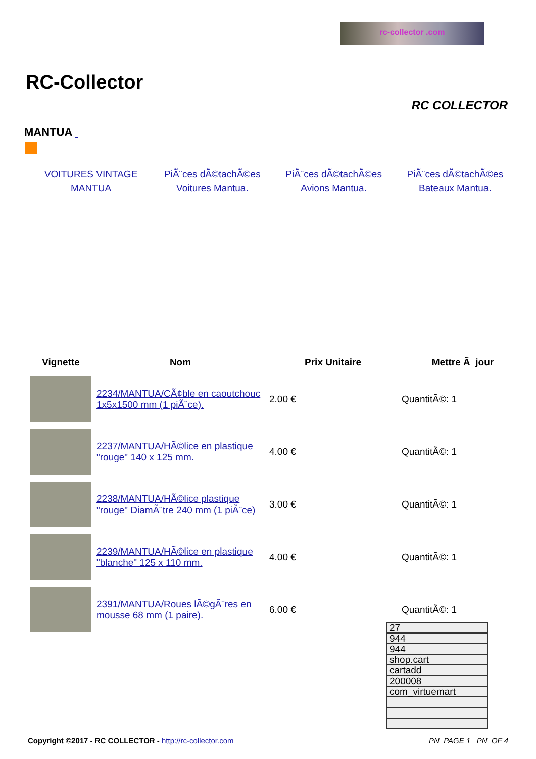rc-collector .com
RC-Collector
RC COLLECTOR
MANTUA
VOITURES VINTAGE MANTUA PiÃ¨ces dÃ©tachÃ©es Voitures Mantua.
PiÃ¨ces dÃ©tachÃ©es Avions Mantua.
PiÃ¨ces dÃ©tachÃ©es Bateaux Mantua.
| Vignette | Nom | Prix Unitaire | Mettre Ã jour |
| --- | --- | --- | --- |
| | 2234/MANTUA/CÃ¢ble en caoutchouc 1x5x1500 mm (1 piÃ¨ce). | 2.00 € | QuantitÃ©: 1 |
| | 2237/MANTUA/HÃ©lice en plastique "rouge" 140 x 125 mm. | 4.00 € | QuantitÃ©: 1 |
| | 2238/MANTUA/HÃ©lice plastique "rouge" DiamÃ¨tre 240 mm (1 piÃ¨ce) | 3.00 € | QuantitÃ©: 1 |
| | 2239/MANTUA/HÃ©lice en plastique "blanche" 125 x 110 mm. | 4.00 € | QuantitÃ©: 1 |
| | 2391/MANTUA/Roues lÃ©gÃ¨res en mousse 68 mm (1 paire). | 6.00 € | QuantitÃ©: 1 |
27
944
944
shop.cart
cartadd
200008
com_virtuemart
Copyright ©2017 - RC COLLECTOR - http://rc-collector.com _PN_PAGE 1 _PN_OF 4